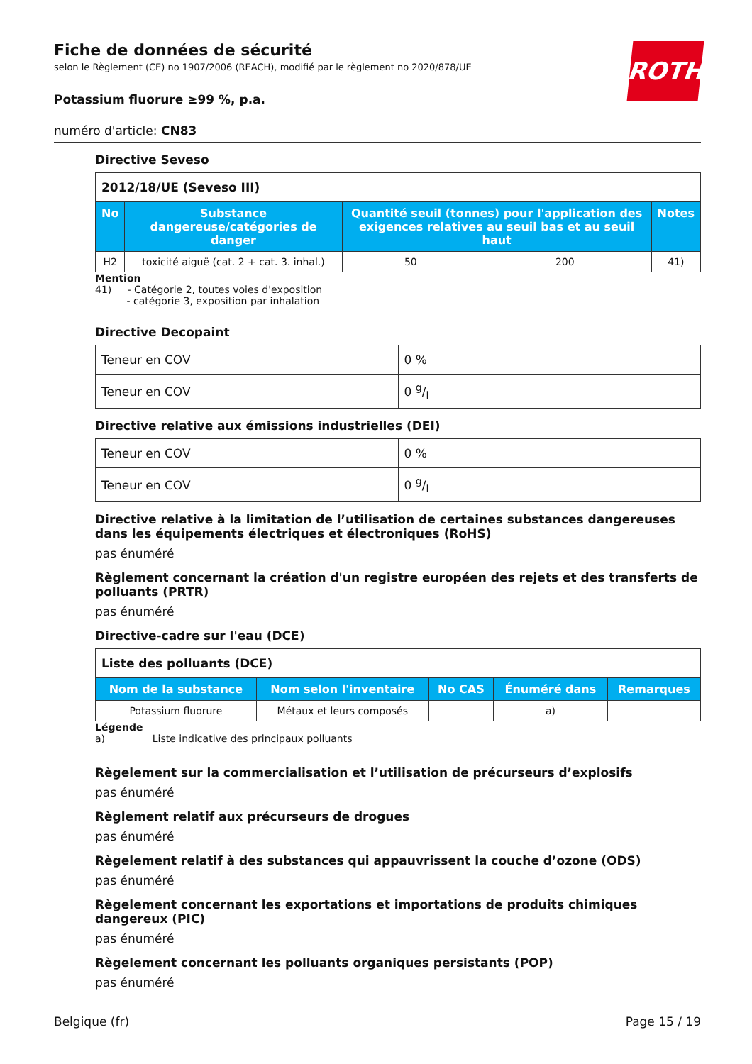ROTH
Fiche de données de sécurité
selon le Règlement (CE) no 1907/2006 (REACH), modifié par le règlement no 2020/878/UE
Potassium fluorure ≥99 %, p.a.
numéro d'article: CN83
Directive Seveso
| 2012/18/UE (Seveso III) | | | | |
| No | Substance dangereuse/catégories de danger | Quantité seuil (tonnes) pour l'application des exigences relatives au seuil bas et au seuil haut | | Notes |
| H2 | toxicité aiguë (cat. 2 + cat. 3. inhal.) | 50 | 200 | 41) |
Mention
41) - Catégorie 2, toutes voies d'exposition
- catégorie 3, exposition par inhalation
Directive Decopaint
| Teneur en COV | 0 % |
| Teneur en COV | 0 g/l |
Directive relative aux émissions industrielles (DEI)
| Teneur en COV | 0 % |
| Teneur en COV | 0 g/l |
Directive relative à la limitation de l’utilisation de certaines substances dangereuses dans les équipements électriques et électroniques (RoHS)
pas énuméré
Règlement concernant la création d'un registre européen des rejets et des transferts de polluants (PRTR)
pas énuméré
Directive-cadre sur l'eau (DCE)
| Liste des polluants (DCE) | | | | |
| Nom de la substance | Nom selon l'inventaire | No CAS | Énuméré dans | Remarques |
| Potassium fluorure | Métaux et leurs composés | | a) | |
Légende
a) Liste indicative des principaux polluants
Règelement sur la commercialisation et l’utilisation de précurseurs d’explosifs
pas énuméré
Règlement relatif aux précurseurs de drogues
pas énuméré
Règelement relatif à des substances qui appauvrissent la couche d’ozone (ODS)
pas énuméré
Règelement concernant les exportations et importations de produits chimiques dangereux (PIC)
pas énuméré
Règelement concernant les polluants organiques persistants (POP)
pas énuméré
Belgique (fr) Page 15 / 19